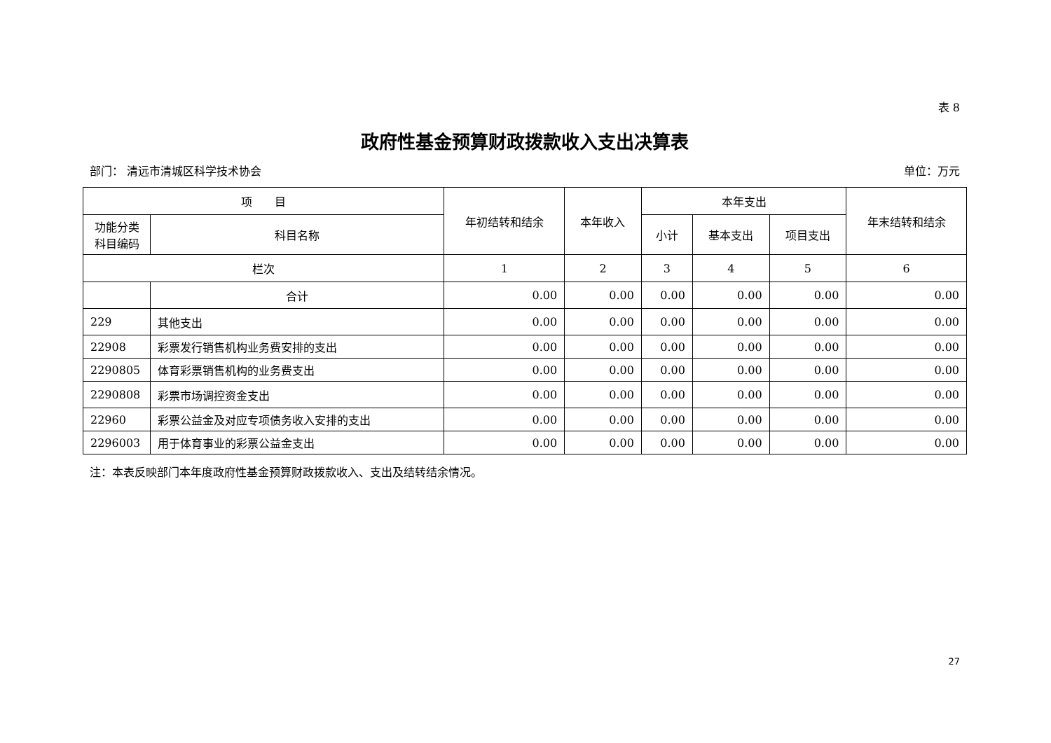表 8
政府性基金预算财政拨款收入支出决算表
部门： 清远市清城区科学技术协会 单位：万元
| 项 目 | | 年初结转和结余 | 本年收入 | 本年支出 | | | 年末结转和结余 |
| --- | --- | --- | --- | --- | --- | --- | --- |
| 功能分类科目编码 | 科目名称 | | | 小计 | 基本支出 | 项目支出 | |
| 栏次 | | 1 | 2 | 3 | 4 | 5 | 6 |
| | 合计 | 0.00 | 0.00 | 0.00 | 0.00 | 0.00 | 0.00 |
| 229 | 其他支出 | 0.00 | 0.00 | 0.00 | 0.00 | 0.00 | 0.00 |
| 22908 | 彩票发行销售机构业务费安排的支出 | 0.00 | 0.00 | 0.00 | 0.00 | 0.00 | 0.00 |
| 2290805 | 体育彩票销售机构的业务费支出 | 0.00 | 0.00 | 0.00 | 0.00 | 0.00 | 0.00 |
| 2290808 | 彩票市场调控资金支出 | 0.00 | 0.00 | 0.00 | 0.00 | 0.00 | 0.00 |
| 22960 | 彩票公益金及对应专项债务收入安排的支出 | 0.00 | 0.00 | 0.00 | 0.00 | 0.00 | 0.00 |
| 2296003 | 用于体育事业的彩票公益金支出 | 0.00 | 0.00 | 0.00 | 0.00 | 0.00 | 0.00 |
注：本表反映部门本年度政府性基金预算财政拨款收入、支出及结转结余情况。
27